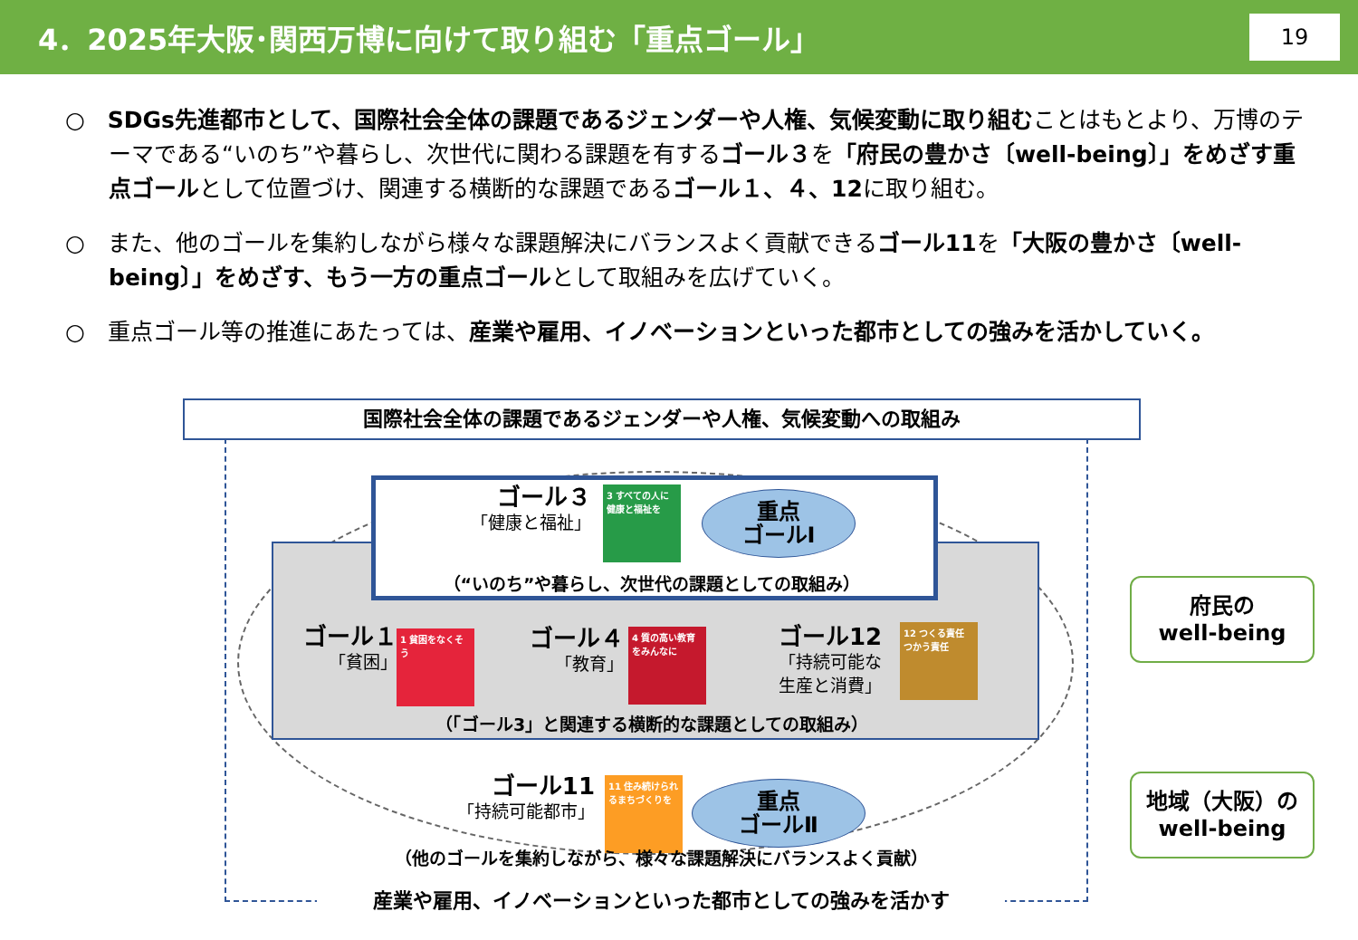4．2025年大阪･関西万博に向けて取り組む「重点ゴール」 19
○　SDGs先進都市として、国際社会全体の課題であるジェンダーや人権、気候変動に取り組むことはもとより、万博のテーマである“いのち”や暮らし、次世代に関わる課題を有するゴール３を「府民の豊かさ〔well-being〕」をめざす重点ゴールとして位置づけ、関連する横断的な課題であるゴール１、４、12に取り組む。
○　また、他のゴールを集約しながら様々な課題解決にバランスよく貢献できるゴール11を「大阪の豊かさ〔well-being〕」をめざす、もう一方の重点ゴールとして取組みを広げていく。
○　重点ゴール等の推進にあたっては、産業や雇用、イノベーションといった都市としての強みを活かしていく。
国際社会全体の課題であるジェンダーや人権、気候変動への取組み
ゴール３
「健康と福祉」
3 すべての人に健康と福祉を
重点
ゴールⅠ
（“いのち”や暮らし、次世代の課題としての取組み）
ゴール１
「貧困」
1 貧困をなくそう
ゴール４
「教育」
4 質の高い教育をみんなに
ゴール12
「持続可能な
生産と消費」
12 つくる責任 つかう責任
（「ゴール3」と関連する横断的な課題としての取組み）
ゴール11
「持続可能都市」
11 住み続けられるまちづくりを
重点
ゴールⅡ
（他のゴールを集約しながら、様々な課題解決にバランスよく貢献）
産業や雇用、イノベーションといった都市としての強みを活かす
府民の
well-being
地域（大阪）の
well-being